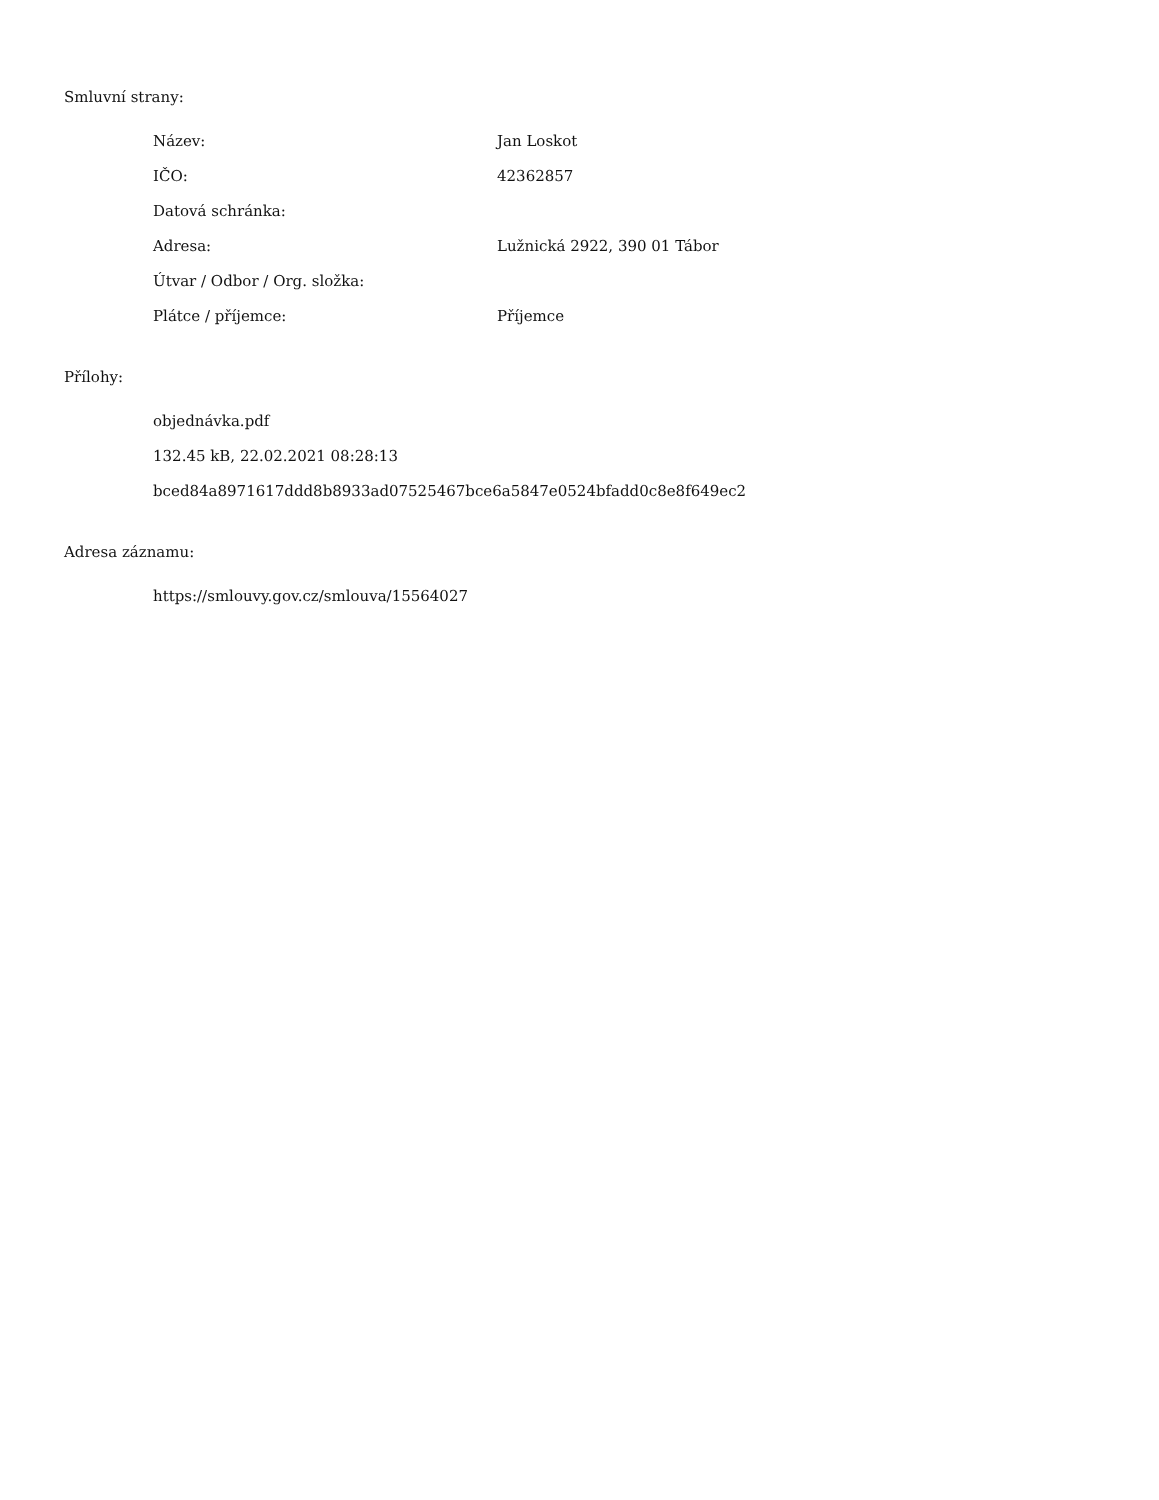Smluvní strany:
| Název: | Jan Loskot |
| IČO: | 42362857 |
| Datová schránka: | |
| Adresa: | Lužnická 2922, 390 01 Tábor |
| Útvar / Odbor / Org. složka: | |
| Plátce / příjemce: | Příjemce |
Přílohy:
objednávka.pdf
132.45 kB, 22.02.2021 08:28:13
bced84a8971617ddd8b8933ad07525467bce6a5847e0524bfadd0c8e8f649ec2
Adresa záznamu:
https://smlouvy.gov.cz/smlouva/15564027